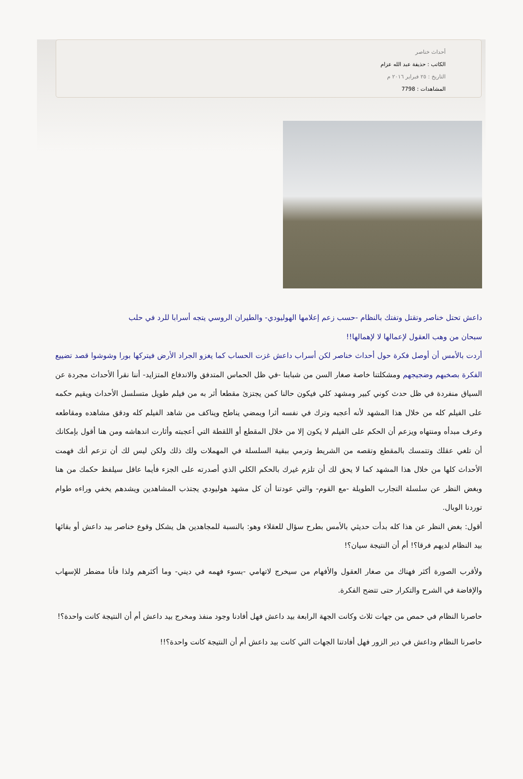أحداث خناصر
الكاتب : حذيفة عبد الله عزام
التاريخ : ٢٥ فبراير ٢٠١٦ م
المشاهدات : 7798
داعش تحتل خناصر وتقتل وتفتك بالنظام -حسب زعم إعلامها الهوليودي- والطيران الروسي يتجه أسرابا للرد في حلب
سبحان من وهب العقول لإعمالها لا لإهمالها!!
أردت بالأمس أن أوصل فكرة حول أحداث خناصر لكن أسراب داعش غزت الحساب كما يغزو الجراد الأرض فيتركها بورا وشوشوا قصد تضييع الفكرة بصخبهم وضجيجهم ومشكلتنا خاصة صغار السن من شبابنا -في ظل الحماس المتدفق والاندفاع المتزايد- أننا نقرأ الأحداث مجردة عن السياق منفردة في ظل حدث كوني كبير ومشهد كلي فيكون حالنا كمن يجتزئ مقطعا أثر به من فيلم طويل متسلسل الأحداث ويقيم حكمه على الفيلم كله من خلال هذا المشهد لأنه أعجبه وترك في نفسه أثرا ويمضي يناطح ويناكف من شاهد الفيلم كله ودقق مشاهده ومقاطعه وعرف مبدأه ومنتهاه ويزعم أن الحكم على الفيلم لا يكون إلا من خلال المقطع أو اللقطة التي أعجبته وأثارت اندهاشه ومن هنا أقول بإمكانك أن تلغي عقلك وتتمسك بالمقطع وتقصه من الشريط وترمي ببقية السلسلة في المهملات ولك ذلك ولكن ليس لك أن تزعم أنك فهمت الأحداث كلها من خلال هذا المشهد كما لا يحق لك أن تلزم غيرك بالحكم الكلي الذي أصدرته على الجزء فأيما عاقل سيلفظ حكمك من هنا وبغض النظر عن سلسلة التجارب الطويلة -مع القوم- والتي عودتنا أن كل مشهد هوليودي يجتذب المشاهدين ويشدهم يخفي وراءه طوام توردنا الوبال.
أقول: بغض النظر عن هذا كله بدأت حديثي بالأمس بطرح سؤال للعقلاء وهو: بالنسبة للمجاهدين هل يشكل وقوع خناصر بيد داعش أو بقائها بيد النظام لديهم فرقا؟! أم أن النتيجة سيان؟!
ولأقرب الصورة أكثر فهناك من صغار العقول والأفهام من سيخرج لاتهامي -بسوء فهمه في ديني- وما أكثرهم ولذا فأنا مضطر للإسهاب والإفاضة في الشرح والتكرار حتى تتضح الفكرة.
حاصرنا النظام في حمص من جهات ثلاث وكانت الجهة الرابعة بيد داعش فهل أفادنا وجود منفذ ومخرج بيد داعش أم أن النتيجة كانت واحدة؟!
حاصرنا النظام وداعش في دير الزور فهل أفادتنا الجهات التي كانت بيد داعش أم أن النتيجة كانت واحدة؟!!